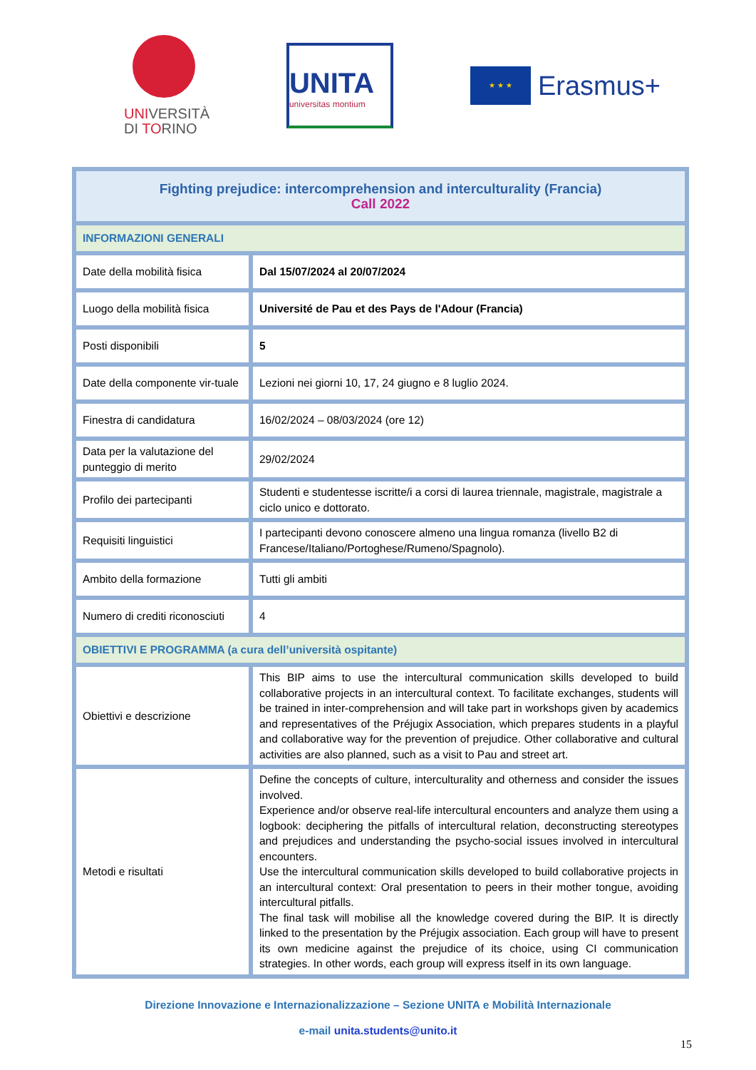UNIVERSITÀ
DI TORINO
UNITA
universitas montium
★ ★ ★
Erasmus+
| Fighting prejudice: intercomprehension and interculturality (Francia) Call 2022 | |
| INFORMAZIONI GENERALI | |
| Date della mobilità fisica | Dal 15/07/2024 al 20/07/2024 |
| Luogo della mobilità fisica | Université de Pau et des Pays de l'Adour (Francia) |
| Posti disponibili | 5 |
| Date della componente vir-tuale | Lezioni nei giorni 10, 17, 24 giugno e 8 luglio 2024. |
| Finestra di candidatura | 16/02/2024 – 08/03/2024 (ore 12) |
| Data per la valutazione del punteggio di merito | 29/02/2024 |
| Profilo dei partecipanti | Studenti e studentesse iscritte/i a corsi di laurea triennale, magistrale, magistrale a ciclo unico e dottorato. |
| Requisiti linguistici | I partecipanti devono conoscere almeno una lingua romanza (livello B2 di Francese/Italiano/Portoghese/Rumeno/Spagnolo). |
| Ambito della formazione | Tutti gli ambiti |
| Numero di crediti riconosciuti | 4 |
| OBIETTIVI E PROGRAMMA (a cura dell’università ospitante) | |
| Obiettivi e descrizione | This BIP aims to use the intercultural communication skills developed to build collaborative projects in an intercultural context. To facilitate exchanges, students will be trained in inter-comprehension and will take part in workshops given by academics and representatives of the Préjugix Association, which prepares students in a playful and collaborative way for the prevention of prejudice. Other collaborative and cultural activities are also planned, such as a visit to Pau and street art. |
| Metodi e risultati | Define the concepts of culture, interculturality and otherness and consider the issues involved. Experience and/or observe real-life intercultural encounters and analyze them using a logbook: deciphering the pitfalls of intercultural relation, deconstructing stereotypes and prejudices and understanding the psycho-social issues involved in intercultural encounters. Use the intercultural communication skills developed to build collaborative projects in an intercultural context: Oral presentation to peers in their mother tongue, avoiding intercultural pitfalls. The final task will mobilise all the knowledge covered during the BIP. It is directly linked to the presentation by the Préjugix association. Each group will have to present its own medicine against the prejudice of its choice, using CI communication strategies. In other words, each group will express itself in its own language. |
Direzione Innovazione e Internazionalizzazione – Sezione UNITA e Mobilità Internazionale
e-mail unita.students@unito.it
15